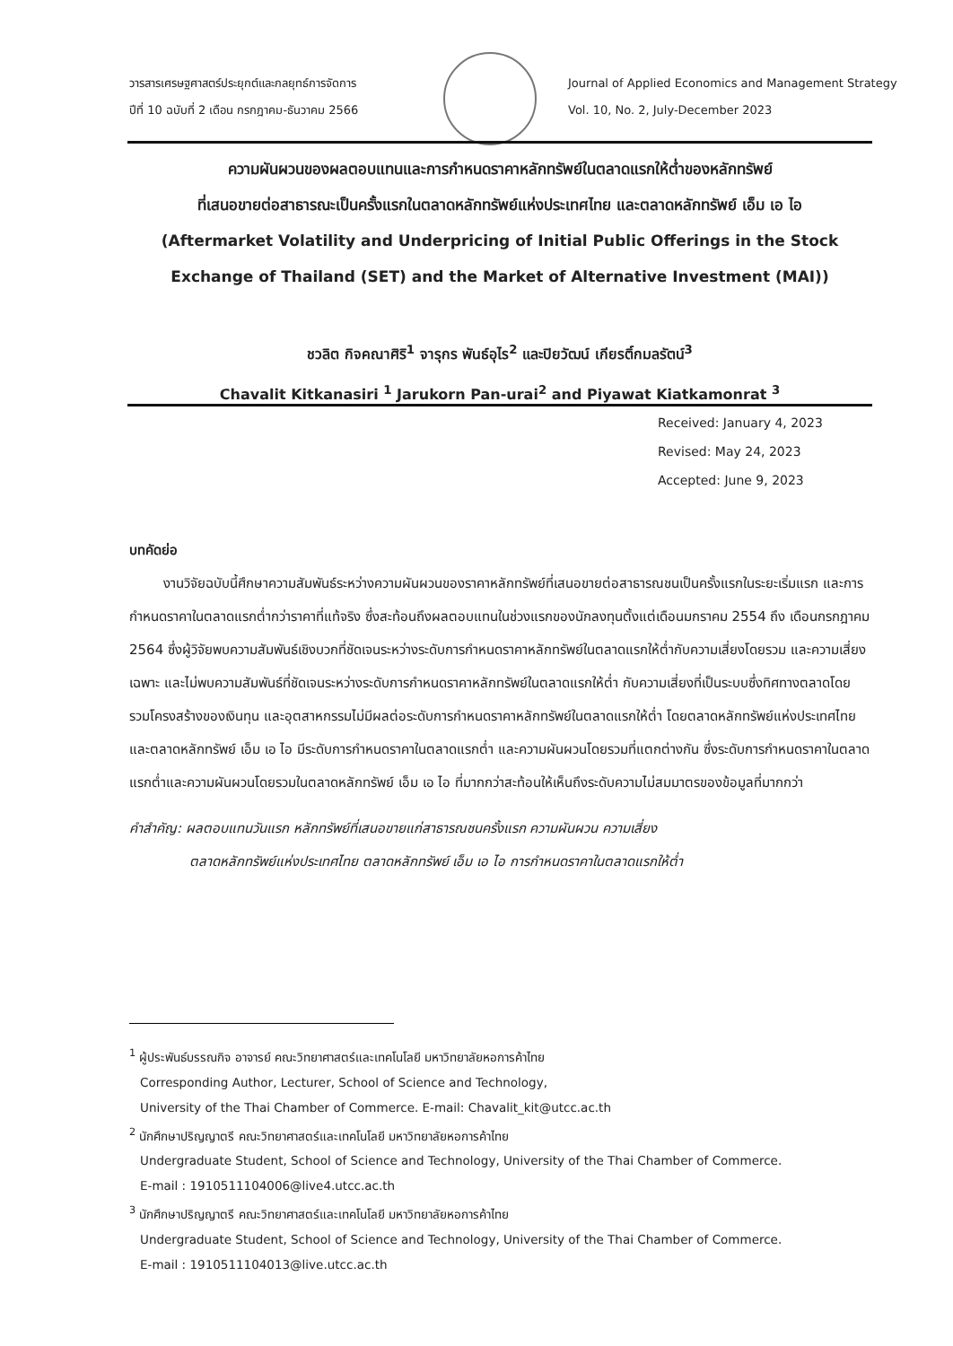วารสารเศรษฐศาสตร์ประยุกต์และกลยุทธ์การจัดการ
ปีที่ 10 ฉบับที่ 2 เดือน กรกฎาคม-ธันวาคม 2566
Journal of Applied Economics and Management Strategy
Vol. 10, No. 2, July-December 2023
ความผันผวนของผลตอบแทนและการกำหนดราคาหลักทรัพย์ในตลาดแรกให้ต่ำของหลักทรัพย์
ที่เสนอขายต่อสาธารณะเป็นครั้งแรกในตลาดหลักทรัพย์แห่งประเทศไทย และตลาดหลักทรัพย์ เอ็ม เอ ไอ
(Aftermarket Volatility and Underpricing of Initial Public Offerings in the Stock
Exchange of Thailand (SET) and the Market of Alternative Investment (MAI))
ชวลิต กิจคณาศิริ<sup>1</sup> จารุกร พันธ์อุไร<sup>2</sup> และปิยวัฒน์ เกียรติ์กมลรัตน์<sup>3</sup>
Chavalit Kitkanasiri <sup>1</sup> Jarukorn Pan-urai<sup>2</sup> and Piyawat Kiatkamonrat <sup>3</sup>
Received: January 4, 2023
Revised: May 24, 2023
Accepted: June 9, 2023
บทคัดย่อ
งานวิจัยฉบับนี้ศึกษาความสัมพันธ์ระหว่างความผันผวนของราคาหลักทรัพย์ที่เสนอขายต่อสาธารณชนเป็นครั้งแรกในระยะเริ่มแรก และการกำหนดราคาในตลาดแรกต่ำกว่าราคาที่แท้จริง ซึ่งสะท้อนถึงผลตอบแทนในช่วงแรกของนักลงทุนตั้งแต่เดือนมกราคม 2554 ถึง เดือนกรกฎาคม 2564 ซึ่งผู้วิจัยพบความสัมพันธ์เชิงบวกที่ชัดเจนระหว่างระดับการกำหนดราคาหลักทรัพย์ในตลาดแรกให้ต่ำกับความเสี่ยงโดยรวม และความเสี่ยงเฉพาะ และไม่พบความสัมพันธ์ที่ชัดเจนระหว่างระดับการกำหนดราคาหลักทรัพย์ในตลาดแรกให้ต่ำ กับความเสี่ยงที่เป็นระบบซึ่งทิศทางตลาดโดยรวมโครงสร้างของเงินทุน และอุตสาหกรรมไม่มีผลต่อระดับการกำหนดราคาหลักทรัพย์ในตลาดแรกให้ต่ำ โดยตลาดหลักทรัพย์แห่งประเทศไทยและตลาดหลักทรัพย์ เอ็ม เอ ไอ มีระดับการกำหนดราคาในตลาดแรกต่ำ และความผันผวนโดยรวมที่แตกต่างกัน ซึ่งระดับการกำหนดราคาในตลาดแรกต่ำและความผันผวนโดยรวมในตลาดหลักทรัพย์ เอ็ม เอ ไอ ที่มากกว่าสะท้อนให้เห็นถึงระดับความไม่สมมาตรของข้อมูลที่มากกว่า
คำสำคัญ: ผลตอบแทนวันแรก หลักทรัพย์ที่เสนอขายแก่สาธารณชนครั้งแรก ความผันผวน ความเสี่ยง
ตลาดหลักทรัพย์แห่งประเทศไทย ตลาดหลักทรัพย์ เอ็ม เอ ไอ การกำหนดราคาในตลาดแรกให้ต่ำ
<sup>1</sup> ผู้ประพันธ์บรรณกิจ อาจารย์ คณะวิทยาศาสตร์และเทคโนโลยี มหาวิทยาลัยหอการค้าไทย
Corresponding Author, Lecturer, School of Science and Technology,
University of the Thai Chamber of Commerce. E-mail: Chavalit_kit@utcc.ac.th
<sup>2</sup> นักศึกษาปริญญาตรี คณะวิทยาศาสตร์และเทคโนโลยี มหาวิทยาลัยหอการค้าไทย
Undergraduate Student, School of Science and Technology, University of the Thai Chamber of Commerce.
E-mail : 1910511104006@live4.utcc.ac.th
<sup>3</sup> นักศึกษาปริญญาตรี คณะวิทยาศาสตร์และเทคโนโลยี มหาวิทยาลัยหอการค้าไทย
Undergraduate Student, School of Science and Technology, University of the Thai Chamber of Commerce.
E-mail : 1910511104013@live.utcc.ac.th